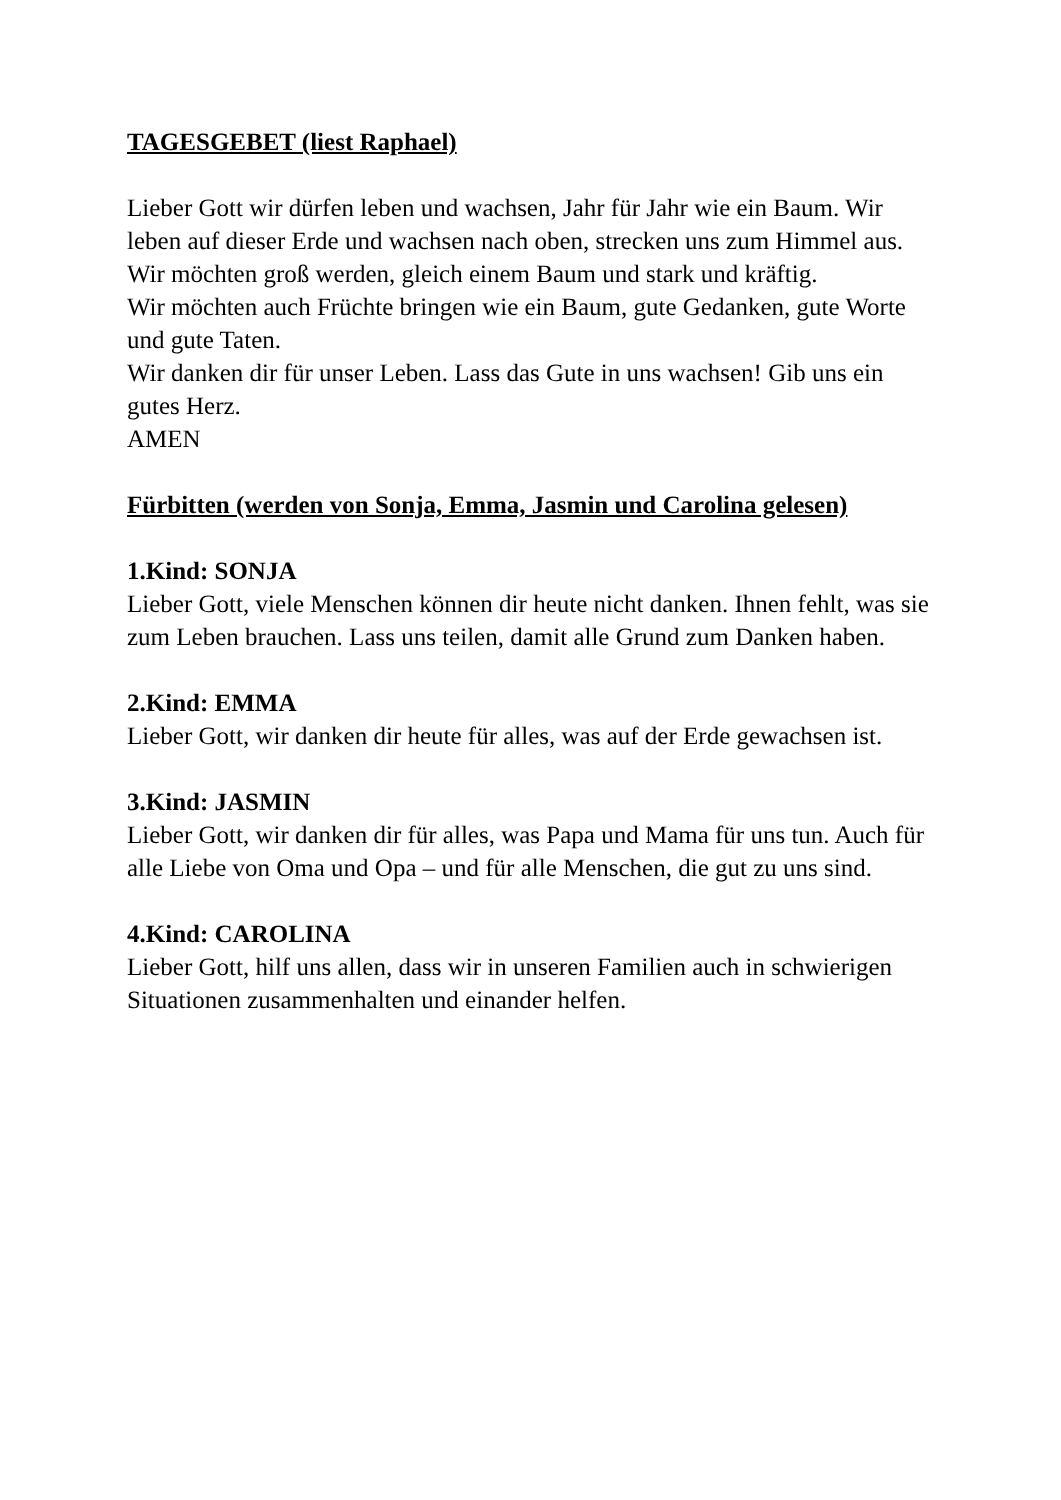TAGESGEBET (liest Raphael)
Lieber Gott wir dürfen leben und wachsen, Jahr für Jahr wie ein Baum. Wir leben auf dieser Erde und wachsen nach oben, strecken uns zum Himmel aus.
Wir möchten groß werden, gleich einem Baum und stark und kräftig.
Wir möchten auch Früchte bringen wie ein Baum, gute Gedanken, gute Worte und gute Taten.
Wir danken dir für unser Leben. Lass das Gute in uns wachsen! Gib uns ein gutes Herz.
AMEN
Fürbitten (werden von Sonja, Emma, Jasmin und Carolina gelesen)
1.Kind: SONJA
Lieber Gott, viele Menschen können dir heute nicht danken. Ihnen fehlt, was sie zum Leben brauchen. Lass uns teilen, damit alle Grund zum Danken haben.
2.Kind: EMMA
Lieber Gott, wir danken dir heute für alles, was auf der Erde gewachsen ist.
3.Kind: JASMIN
Lieber Gott, wir danken dir für alles, was Papa und Mama für uns tun. Auch für alle Liebe von Oma und Opa – und für alle Menschen, die gut zu uns sind.
4.Kind: CAROLINA
Lieber Gott, hilf uns allen, dass wir in unseren Familien auch in schwierigen Situationen zusammenhalten und einander helfen.